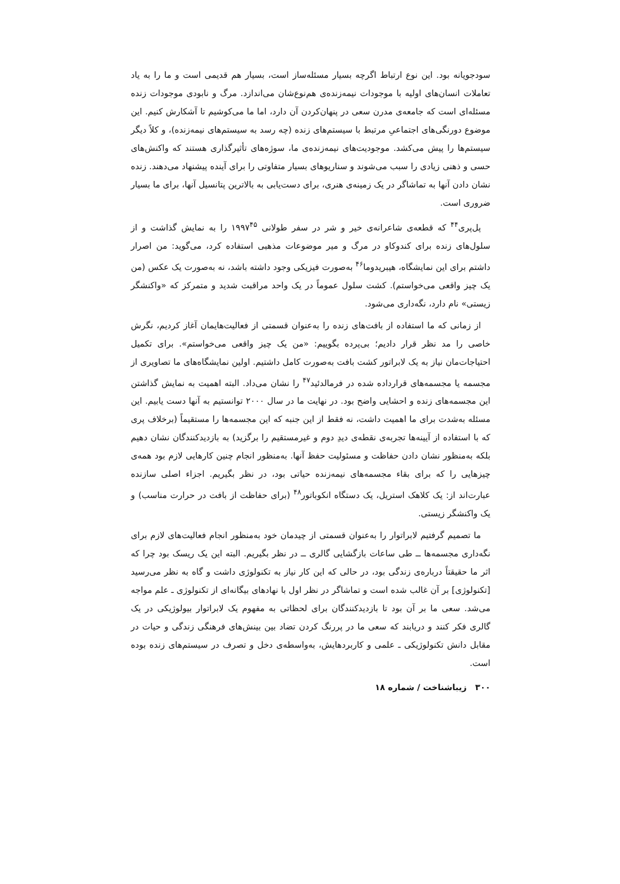سودجویانه بود. این نوع ارتباط اگرچه بسیار مسئله‌ساز است، بسیار هم قدیمی است و ما را به یاد تعاملات انسان‌های اولیه با موجودات نیمه‌زنده‌ی هم‌نوع‌شان می‌اندازد. مرگ و نابودی موجودات زنده مسئله‌ای است که جامعه‌ی مدرن سعی در پنهان‌کردن آن دارد، اما ما می‌کوشیم تا آشکارش کنیم. این موضوع دورنگی‌های اجتماعیِ مرتبط با سیستم‌های زنده (چه رسد به سیستم‌های نیمه‌زنده)، و کلاً دیگر سیستم‌ها را پیش می‌کشد. موجودیت‌های نیمه‌زنده‌ی ما، سوژه‌های تأثیرگذاری هستند که واکنش‌های حسی و ذهنی زیادی را سبب می‌شوند و سناریوهای بسیار متفاوتی را برای آینده پیشنهاد می‌دهند. زنده نشان دادن آنها به تماشاگر در یک زمینه‌ی هنری، برای دست‌یابی به بالاترین پتانسیل آنها، برای ما بسیار ضروری است.
پل‌پری<sup>۴۴</sup> که قطعه‌ی شاعرانه‌ی خیر و شر در سفر طولانی ۱۹۹۷<sup>۴۵</sup> را به نمایش گذاشت و از سلول‌های زنده برای کندوکاو در مرگ و میر موضوعات مذهبی استفاده کرد، می‌گوید: من اصرار داشتم برای این نمایشگاه، هیبریدوما<sup>۴۶</sup> به‌صورت فیزیکی وجود داشته باشد، نه به‌صورت یک عکس (من یک چیز واقعی می‌خواستم). کشت سلول عموماً در یک واحد مراقبت شدید و متمرکز که «واکنشگر زیستی» نام دارد، نگه‌داری می‌شود.
از زمانی که ما استفاده از بافت‌های زنده را به‌عنوان قسمتی از فعالیت‌هایمان آغاز کردیم، نگرش خاصی را مد نظر قرار دادیم؛ بی‌پرده بگوییم: «من یک چیز واقعی می‌خواستم». برای تکمیل احتیاجات‌مان نیاز به یک لابراتور کشت بافت به‌صورت کامل داشتیم. اولین نمایشگاه‌های ما تصاویری از مجسمه یا مجسمه‌های قرارداده شده در فرمالدئید<sup>۴۷</sup> را نشان می‌داد. البته اهمیت به نمایش گذاشتن این مجسمه‌های زنده و احشایی واضح بود. در نهایت ما در سال ۲۰۰۰ توانستیم به آنها دست یابیم. این مسئله به‌شدت برای ما اهمیت داشت، نه فقط از این جنبه که این مجسمه‌ها را مستقیماً (برخلاف پری که با استفاده از آیینه‌ها تجربه‌ی نقطه‌ی دیدِ دوم و غیرمستقیم را برگزید) به بازدیدکنندگان نشان دهیم بلکه به‌منظور نشان دادن حفاظت و مسئولیت حفظ آنها. به‌منظور انجام چنین کارهایی لازم بود همه‌ی چیزهایی را که برای بقاء مجسمه‌های نیمه‌زنده حیاتی بود، در نظر بگیریم. اجزاء اصلی سازنده عبارت‌اند از: یک کلاهک استریل، یک دستگاه انکوباتور<sup>۴۸</sup> (برای حفاظت از بافت در حرارت مناسب) و یک واکنشگر زیستی.
ما تصمیم گرفتیم لابراتوار را به‌عنوان قسمتی از چیدمان خود به‌منظور انجام فعالیت‌های لازم برای نگه‌داری مجسمه‌ها ــ طی ساعات بازگشایی گالری ــ در نظر بگیریم. البته این یک ریسک بود چرا که اثر ما حقیقتاً درباره‌ی زندگی بود، در حالی که این کار نیاز به تکنولوژی داشت و گاه به نظر می‌رسید [تکنولوژی] بر آن غالب شده است و تماشاگر در نظر اول با نهادهای بیگانه‌ای از تکنولوژی ـ علم مواجه می‌شد. سعی ما بر آن بود تا بازدیدکنندگان برای لحظاتی به مفهوم یک لابراتوار بیولوژیکی در یک گالری فکر کنند و دریابند که سعی ما در پررنگ کردن تضاد بین بینش‌های فرهنگی زندگی و حیات در مقابل دانش تکنولوژیکی ـ علمی و کاربردهایش، به‌واسطه‌ی دخل و تصرف در سیستم‌های زنده بوده است.
۳۰۰ زیباشناخت / شماره ۱۸